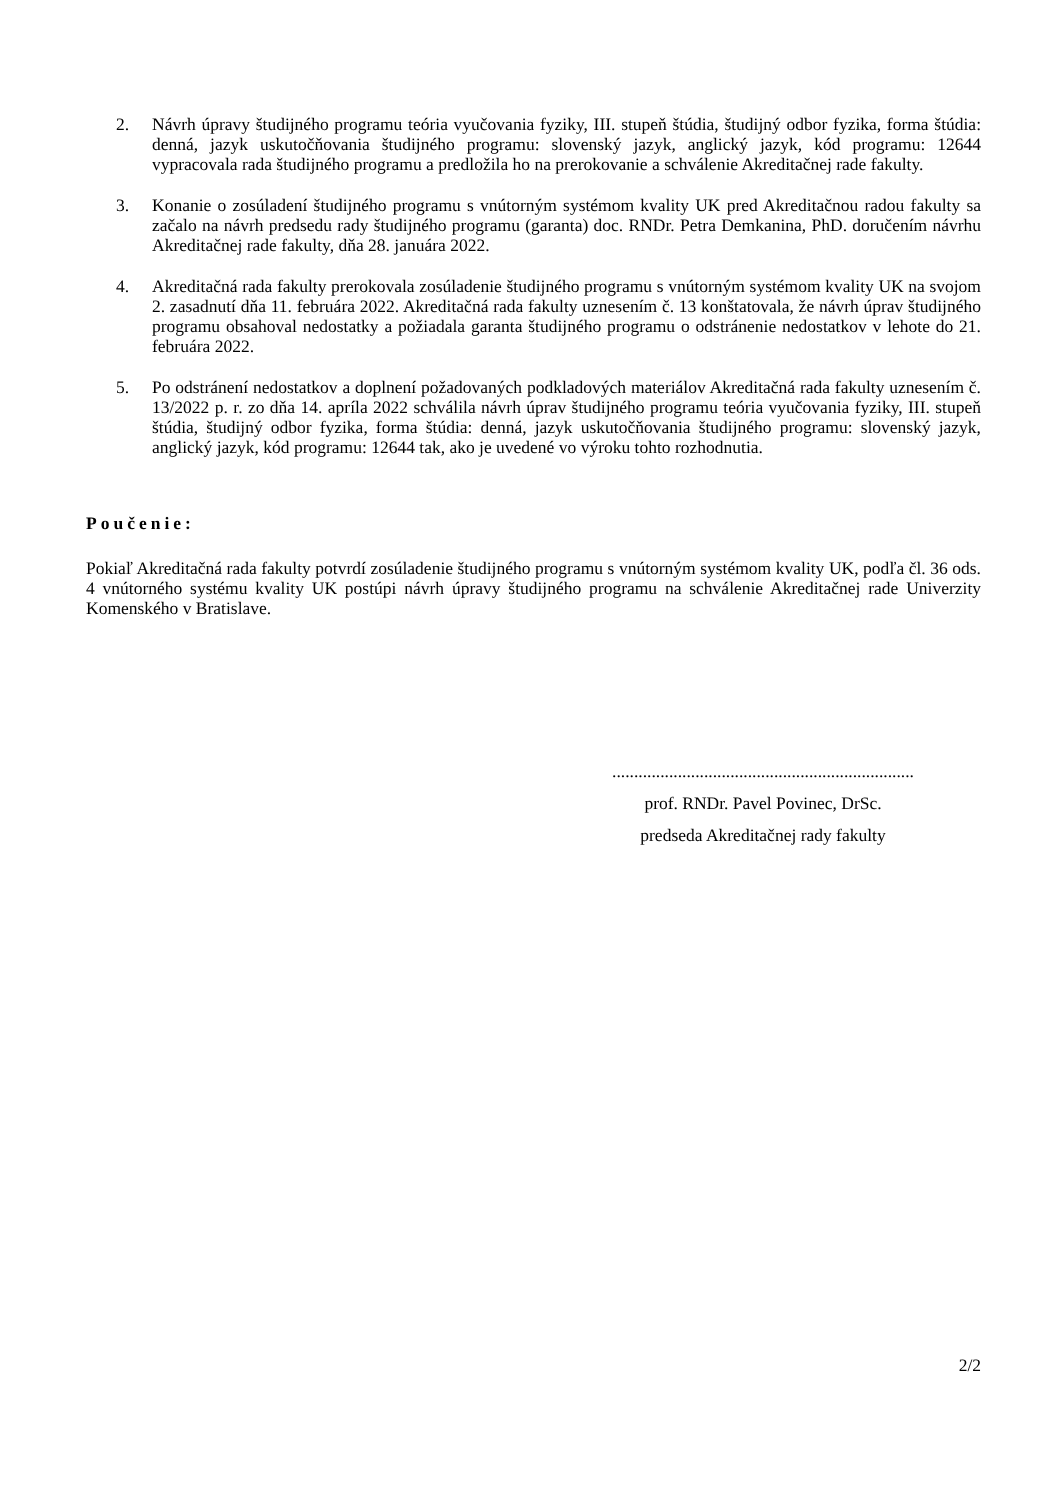2. Návrh úpravy študijného programu teória vyučovania fyziky, III. stupeň štúdia, študijný odbor fyzika, forma štúdia: denná, jazyk uskutočňovania študijného programu: slovenský jazyk, anglický jazyk, kód programu: 12644 vypracovala rada študijného programu a predložila ho na prerokovanie a schválenie Akreditačnej rade fakulty.
3. Konanie o zosúladení študijného programu s vnútorným systémom kvality UK pred Akreditačnou radou fakulty sa začalo na návrh predsedu rady študijného programu (garanta) doc. RNDr. Petra Demkanina, PhD. doručením návrhu Akreditačnej rade fakulty, dňa 28. januára 2022.
4. Akreditačná rada fakulty prerokovala zosúladenie študijného programu s vnútorným systémom kvality UK na svojom 2. zasadnutí dňa 11. februára 2022. Akreditačná rada fakulty uznesením č. 13 konštatovala, že návrh úprav študijného programu obsahoval nedostatky a požiadala garanta študijného programu o odstránenie nedostatkov v lehote do 21. februára 2022.
5. Po odstránení nedostatkov a doplnení požadovaných podkladových materiálov Akreditačná rada fakulty uznesením č. 13/2022 p. r. zo dňa 14. apríla 2022 schválila návrh úprav študijného programu teória vyučovania fyziky, III. stupeň štúdia, študijný odbor fyzika, forma štúdia: denná, jazyk uskutočňovania študijného programu: slovenský jazyk, anglický jazyk, kód programu: 12644 tak, ako je uvedené vo výroku tohto rozhodnutia.
Poučenie:
Pokiaľ Akreditačná rada fakulty potvrdí zosúladenie študijného programu s vnútorným systémom kvality UK, podľa čl. 36 ods. 4 vnútorného systému kvality UK postúpi návrh úpravy študijného programu na schválenie Akreditačnej rade Univerzity Komenského v Bratislave.
.....................................................................
prof. RNDr. Pavel Povinec, DrSc.
predseda Akreditačnej rady fakulty
2/2